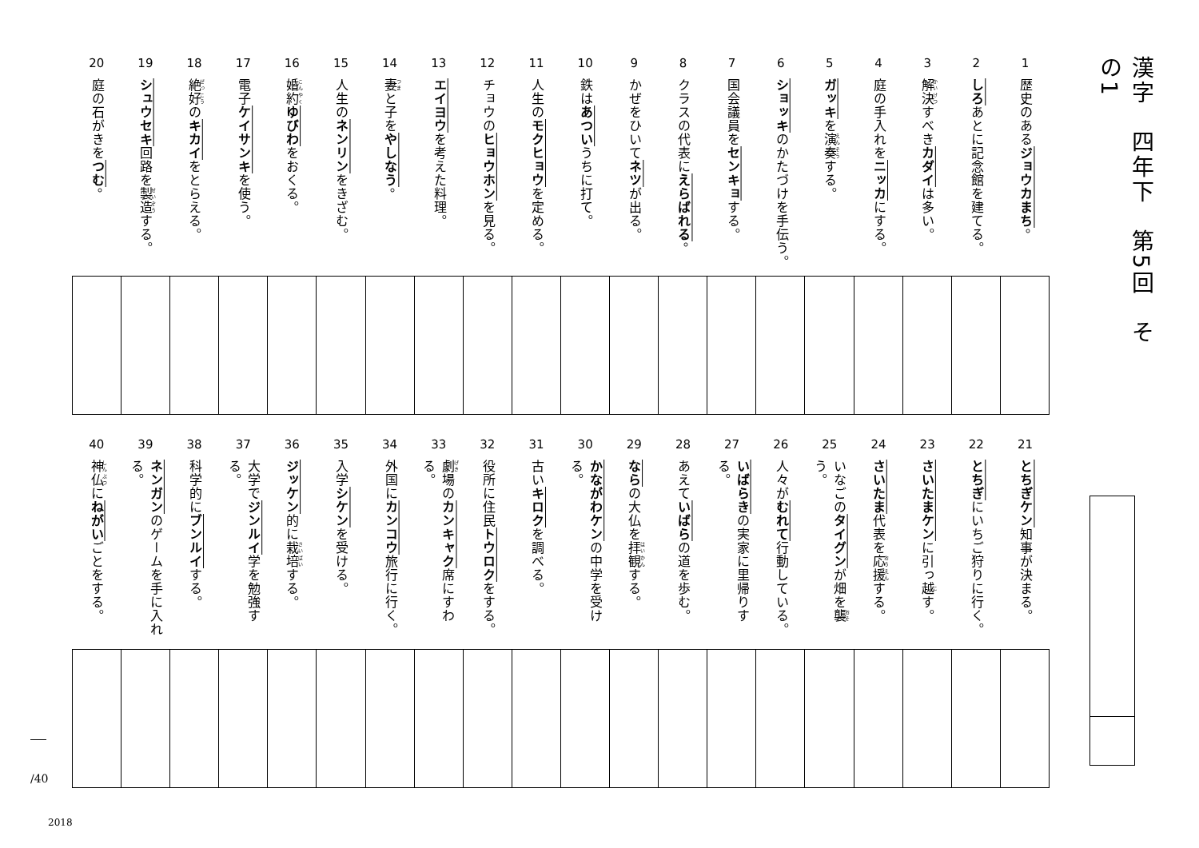漢字　四年下　第5回　その1
1
歴史のあるジョウカまち。
2
しろあとに記念館を建てる。
3
解決すべきカダイは多い。
4
庭の手入れをニッカにする。
5
ガッキを演奏する。
6
ショッキのかたづけを手伝う。
7
国会議員をセンキョする。
8
クラスの代表にえらばれる。
9
かぜをひいてネツが出る。
10
鉄はあついうちに打て。
11
人生のモクヒョウを定める。
12
チョウのヒョウホンを見る。
13
エイヨウを考えた料理。
14
妻と子をやしなう。
15
人生のネンリンをきざむ。
16
婚約ゆびわをおくる。
17
電子ケイサンキを使う。
18
絶好のキカイをとらえる。
19
シュウセキ回路を製造する。
20
庭の石がきをつむ。
21
とちぎケン知事が決まる。
22
とちぎにいちご狩りに行く。
23
さいたまケンに引っ越す。
24
さいたま代表を応援する。
25
いなごのタイグンが畑を襲う。
26
人々がむれて行動している。
27
いばらきの実家に里帰りする。
28
あえていばらの道を歩む。
29
ならの大仏を拝観する。
30
かながわケンの中学を受ける。
31
古いキロクを調べる。
32
役所に住民トウロクをする。
33
劇場のカンキャク席にすわる。
34
外国にカンコウ旅行に行く。
35
入学シケンを受ける。
36
ジッケン的に栽培する。
37
大学でジンルイ学を勉強する。
38
科学的にブンルイする。
39
ネンガンのゲームを手に入れる。
40
神仏にねがいごとをする。
/40
2018